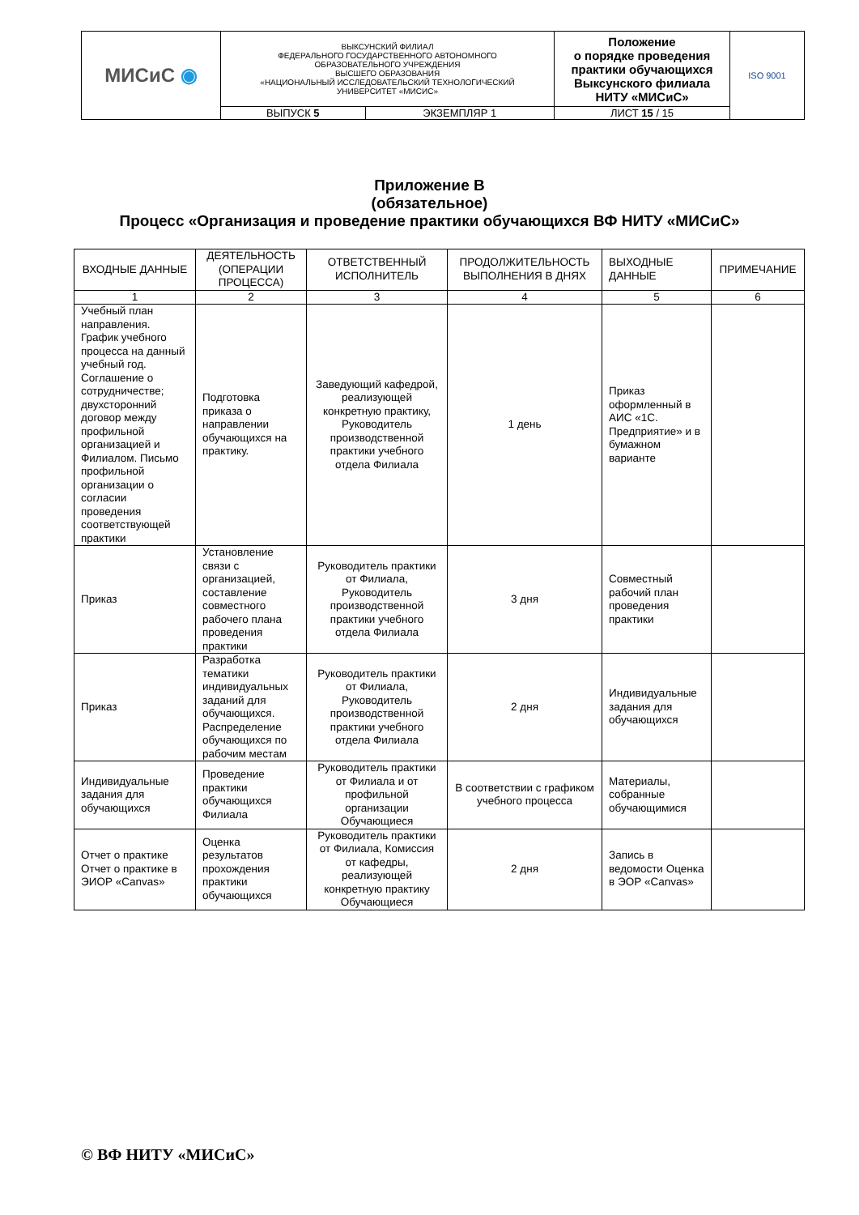| МИСиС ◉ | ВЫКСУНСКИЙ ФИЛИАЛ ФЕДЕРАЛЬНОГО ГОСУДАРСТВЕННОГО АВТОНОМНОГО ОБРАЗОВАТЕЛЬНОГО УЧРЕЖДЕНИЯ ВЫСШЕГО ОБРАЗОВАНИЯ «НАЦИОНАЛЬНЫЙ ИССЛЕДОВАТЕЛЬСКИЙ ТЕХНОЛОГИЧЕСКИЙ УНИВЕРСИТЕТ «МИСИС» | | Положение о порядке проведения практики обучающихся Выксунского филиала НИТУ «МИСиС» | ISO 9001 |
| | ВЫПУСК 5 | ЭКЗЕМПЛЯР 1 | ЛИСТ 15 / 15 | |
Приложение В
(обязательное)
Процесс «Организация и проведение практики обучающихся ВФ НИТУ «МИСиС»
| ВХОДНЫЕ ДАННЫЕ | ДЕЯТЕЛЬНОСТЬ (ОПЕРАЦИИ ПРОЦЕССА) | ОТВЕТСТВЕННЫЙ ИСПОЛНИТЕЛЬ | ПРОДОЛЖИТЕЛЬНОСТЬ ВЫПОЛНЕНИЯ В ДНЯХ | ВЫХОДНЫЕ ДАННЫЕ | ПРИМЕЧАНИЕ |
| --- | --- | --- | --- | --- | --- |
| 1 | 2 | 3 | 4 | 5 | 6 |
| Учебный план направления. График учебного процесса на данный учебный год. Соглашение о сотрудничестве; двухсторонний договор между профильной организацией и Филиалом. Письмо профильной организации о согласии проведения соответствующей практики | Подготовка приказа о направлении обучающихся на практику. | Заведующий кафедрой, реализующей конкретную практику, Руководитель производственной практики учебного отдела Филиала | 1 день | Приказ оформленный в АИС «1С. Предприятие» и в бумажном варианте | |
| Приказ | Установление связи с организацией, составление совместного рабочего плана проведения практики | Руководитель практики от Филиала, Руководитель производственной практики учебного отдела Филиала | 3 дня | Совместный рабочий план проведения практики | |
| Приказ | Разработка тематики индивидуальных заданий для обучающихся. Распределение обучающихся по рабочим местам | Руководитель практики от Филиала, Руководитель производственной практики учебного отдела Филиала | 2 дня | Индивидуальные задания для обучающихся | |
| Индивидуальные задания для обучающихся | Проведение практики обучающихся Филиала | Руководитель практики от Филиала и от профильной организации Обучающиеся | В соответствии с графиком учебного процесса | Материалы, собранные обучающимися | |
| Отчет о практике Отчет о практике в ЭИОР «Canvas» | Оценка результатов прохождения практики обучающихся | Руководитель практики от Филиала, Комиссия от кафедры, реализующей конкретную практику Обучающиеся | 2 дня | Запись в ведомости Оценка в ЭОР «Canvas» | |
© ВФ НИТУ «МИСиС»